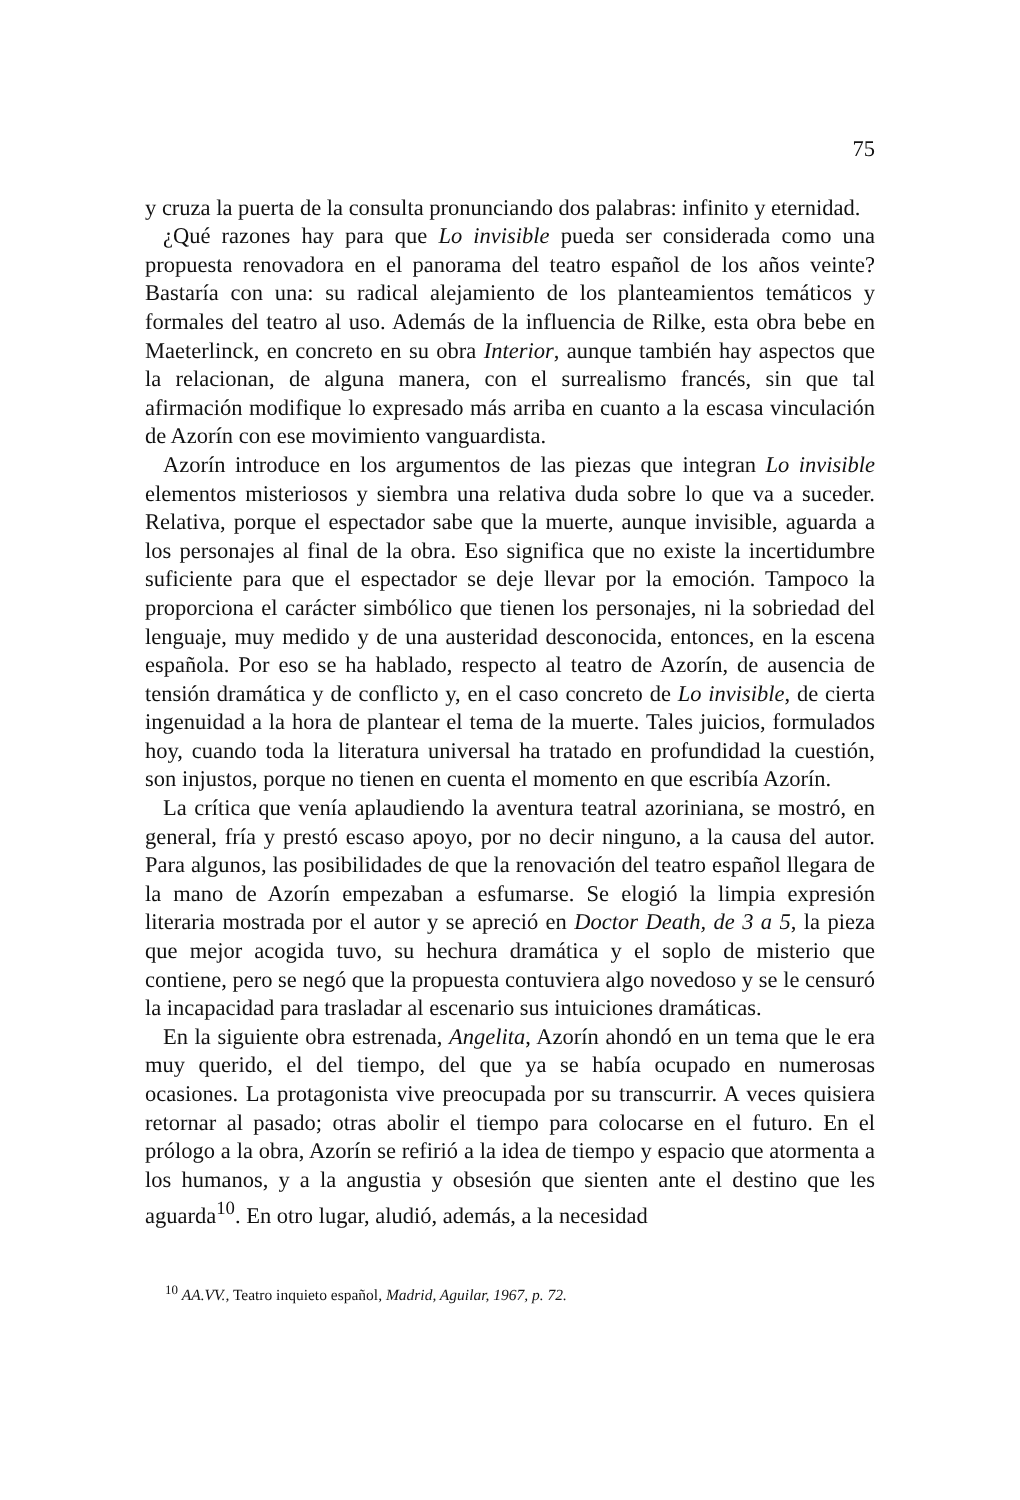75
y cruza la puerta de la consulta pronunciando dos palabras: infinito y eternidad.
¿Qué razones hay para que Lo invisible pueda ser considerada como una propuesta renovadora en el panorama del teatro español de los años veinte? Bastaría con una: su radical alejamiento de los planteamientos temáticos y formales del teatro al uso. Además de la influencia de Rilke, esta obra bebe en Maeterlinck, en concreto en su obra Interior, aunque también hay aspectos que la relacionan, de alguna manera, con el surrealismo francés, sin que tal afirmación modifique lo expresado más arriba en cuanto a la escasa vinculación de Azorín con ese movimiento vanguardista.
Azorín introduce en los argumentos de las piezas que integran Lo invisible elementos misteriosos y siembra una relativa duda sobre lo que va a suceder. Relativa, porque el espectador sabe que la muerte, aunque invisible, aguarda a los personajes al final de la obra. Eso significa que no existe la incertidumbre suficiente para que el espectador se deje llevar por la emoción. Tampoco la proporciona el carácter simbólico que tienen los personajes, ni la sobriedad del lenguaje, muy medido y de una austeridad desconocida, entonces, en la escena española. Por eso se ha hablado, respecto al teatro de Azorín, de ausencia de tensión dramática y de conflicto y, en el caso concreto de Lo invisible, de cierta ingenuidad a la hora de plantear el tema de la muerte. Tales juicios, formulados hoy, cuando toda la literatura universal ha tratado en profundidad la cuestión, son injustos, porque no tienen en cuenta el momento en que escribía Azorín.
La crítica que venía aplaudiendo la aventura teatral azoriniana, se mostró, en general, fría y prestó escaso apoyo, por no decir ninguno, a la causa del autor. Para algunos, las posibilidades de que la renovación del teatro español llegara de la mano de Azorín empezaban a esfumarse. Se elogió la limpia expresión literaria mostrada por el autor y se apreció en Doctor Death, de 3 a 5, la pieza que mejor acogida tuvo, su hechura dramática y el soplo de misterio que contiene, pero se negó que la propuesta contuviera algo novedoso y se le censuró la incapacidad para trasladar al escenario sus intuiciones dramáticas.
En la siguiente obra estrenada, Angelita, Azorín ahondó en un tema que le era muy querido, el del tiempo, del que ya se había ocupado en numerosas ocasiones. La protagonista vive preocupada por su transcurrir. A veces quisiera retornar al pasado; otras abolir el tiempo para colocarse en el futuro. En el prólogo a la obra, Azorín se refirió a la idea de tiempo y espacio que atormenta a los humanos, y a la angustia y obsesión que sienten ante el destino que les aguarda<sup>10</sup>. En otro lugar, aludió, además, a la necesidad
<sup>10</sup> AA.VV., Teatro inquieto español, Madrid, Aguilar, 1967, p. 72.